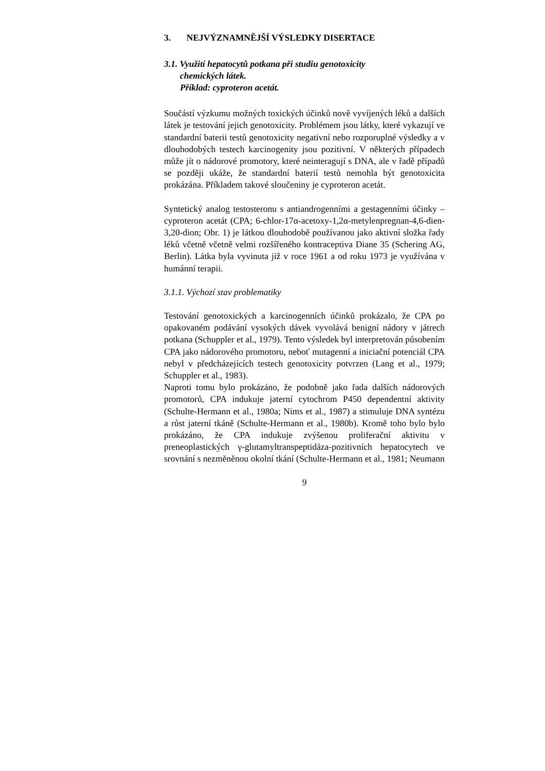3. NEJVÝZNAMNĚJŠÍ VÝSLEDKY DISERTACE
3.1. Využití hepatocytů potkana při studiu genotoxicity
chemických látek.
Příklad: cyproteron acetát.
Součástí výzkumu možných toxických účinků nově vyvíjených léků a dalších látek je testování jejich genotoxicity. Problémem jsou látky, které vykazují ve standardní baterii testů genotoxicity negativní nebo rozporuplné výsledky a v dlouhodobých testech karcinogenity jsou pozitivní. V některých případech může jít o nádorové promotory, které neinteragují s DNA, ale v řadě případů se později ukáže, že standardní baterií testů nemohla být genotoxicita prokázána. Příkladem takové sloučeniny je cyproteron acetát.
Syntetický analog testosteronu s antiandrogenními a gestagenními účinky – cyproteron acetát (CPA; 6-chlor-17α-acetoxy-1,2α-metylenpregnan-4,6-dien-3,20-dion; Obr. 1) je látkou dlouhodobě používanou jako aktivní složka řady léků včetně včetně velmi rozšířeného kontraceptiva Diane 35 (Schering AG, Berlin). Látka byla vyvinuta již v roce 1961 a od roku 1973 je využívána v humánní terapii.
3.1.1. Výchozí stav problematiky
Testování genotoxických a karcinogenních účinků prokázalo, že CPA po opakovaném podávání vysokých dávek vyvolává benigní nádory v játrech potkana (Schuppler et al., 1979). Tento výsledek byl interpretován působením CPA jako nádorového promotoru, neboť mutagenní a iniciační potenciál CPA nebyl v předcházejících testech genotoxicity potvrzen (Lang et al., 1979; Schuppler et al., 1983).
Naproti tomu bylo prokázáno, že podobně jako řada dalších nádorových promotorů, CPA indukuje jaterní cytochrom P450 dependentní aktivity (Schulte-Hermann et al., 1980a; Nims et al., 1987) a stimuluje DNA syntézu a růst jaterní tkáně (Schulte-Hermann et al., 1980b). Kromě toho bylo bylo prokázáno, že CPA indukuje zvýšenou proliferační aktivitu v preneoplastických γ-glutamyltranspeptidáza-pozitivních hepatocytech ve srovnání s nezměněnou okolní tkání (Schulte-Hermann et al., 1981; Neumann
9